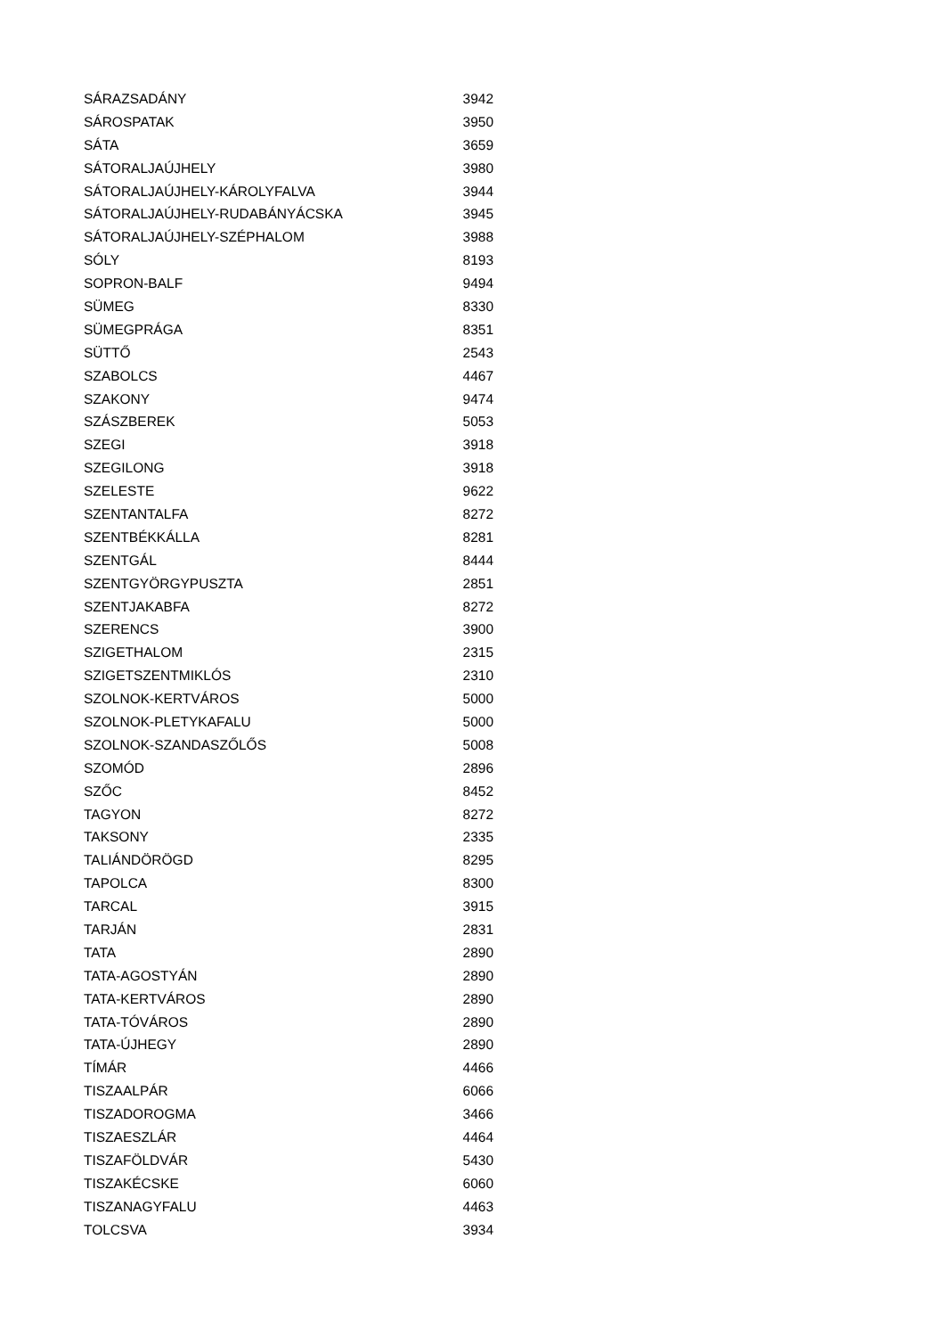| SÁRAZSADÁNY | 3942 |
| SÁROSPATAK | 3950 |
| SÁTA | 3659 |
| SÁTORALJAÚJHELY | 3980 |
| SÁTORALJAÚJHELY-KÁROLYFALVA | 3944 |
| SÁTORALJAÚJHELY-RUDABÁNYÁCSKA | 3945 |
| SÁTORALJAÚJHELY-SZÉPHALOM | 3988 |
| SÓLY | 8193 |
| SOPRON-BALF | 9494 |
| SÜMEG | 8330 |
| SÜMEGPRÁGA | 8351 |
| SÜTTŐ | 2543 |
| SZABOLCS | 4467 |
| SZAKONY | 9474 |
| SZÁSZBEREK | 5053 |
| SZEGI | 3918 |
| SZEGILONG | 3918 |
| SZELESTE | 9622 |
| SZENTANTALFA | 8272 |
| SZENTBÉKKÁLLA | 8281 |
| SZENTGÁL | 8444 |
| SZENTGYÖRGYPUSZTA | 2851 |
| SZENTJAKABFA | 8272 |
| SZERENCS | 3900 |
| SZIGETHALOM | 2315 |
| SZIGETSZENTMIKLÓS | 2310 |
| SZOLNOK-KERTVÁROS | 5000 |
| SZOLNOK-PLETYKAFALU | 5000 |
| SZOLNOK-SZANDASZŐLŐS | 5008 |
| SZOMÓD | 2896 |
| SZŐC | 8452 |
| TAGYON | 8272 |
| TAKSONY | 2335 |
| TALIÁNDÖRÖGD | 8295 |
| TAPOLCA | 8300 |
| TARCAL | 3915 |
| TARJÁN | 2831 |
| TATA | 2890 |
| TATA-AGOSTYÁN | 2890 |
| TATA-KERTVÁROS | 2890 |
| TATA-TÓVÁROS | 2890 |
| TATA-ÚJHEGY | 2890 |
| TÍMÁR | 4466 |
| TISZAALPÁR | 6066 |
| TISZADOROGMA | 3466 |
| TISZAESZLÁR | 4464 |
| TISZAFÖLDVÁR | 5430 |
| TISZAKÉCSKE | 6060 |
| TISZANAGYFALU | 4463 |
| TOLCSVA | 3934 |